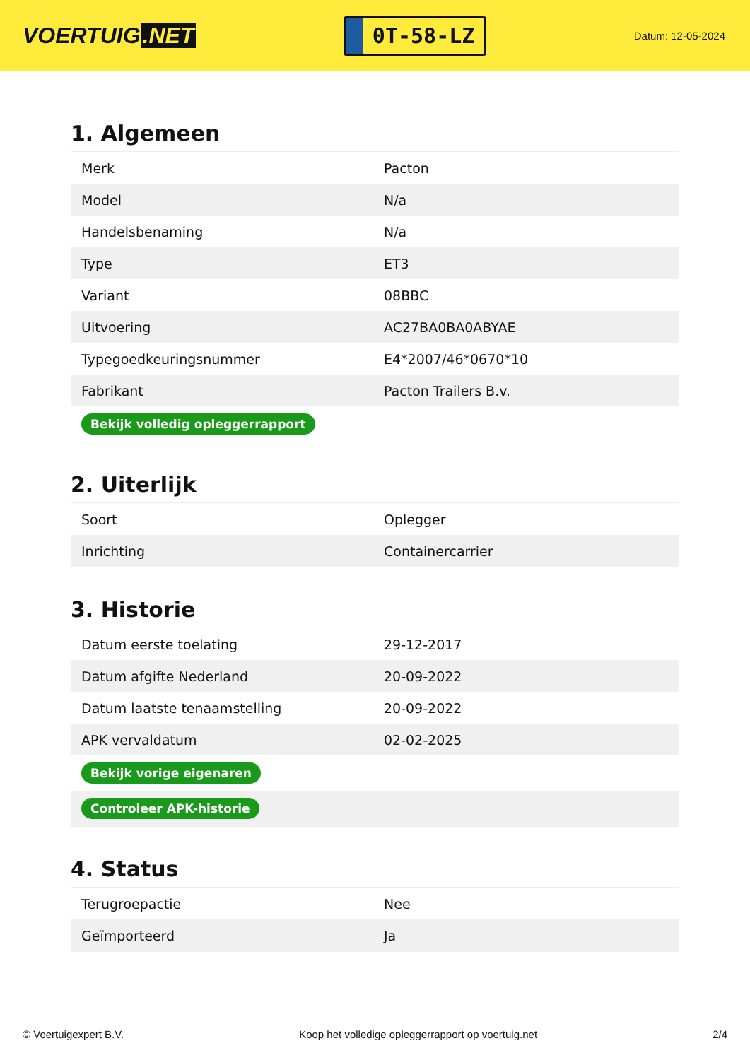VOERTUIG.NET
0T-58-LZ
Datum: 12-05-2024
1. Algemeen
| Merk | Pacton |
| Model | N/a |
| Handelsbenaming | N/a |
| Type | ET3 |
| Variant | 08BBC |
| Uitvoering | AC27BA0BA0ABYAE |
| Typegoedkeuringsnummer | E4*2007/46*0670*10 |
| Fabrikant | Pacton Trailers B.v. |
| Bekijk volledig opleggerrapport | |
2. Uiterlijk
| Soort | Oplegger |
| Inrichting | Containercarrier |
3. Historie
| Datum eerste toelating | 29-12-2017 |
| Datum afgifte Nederland | 20-09-2022 |
| Datum laatste tenaamstelling | 20-09-2022 |
| APK vervaldatum | 02-02-2025 |
| Bekijk vorige eigenaren | |
| Controleer APK-historie | |
4. Status
| Terugroepactie | Nee |
| Geïmporteerd | Ja |
© Voertuigexpert B.V. Koop het volledige opleggerrapport op voertuig.net 2/4